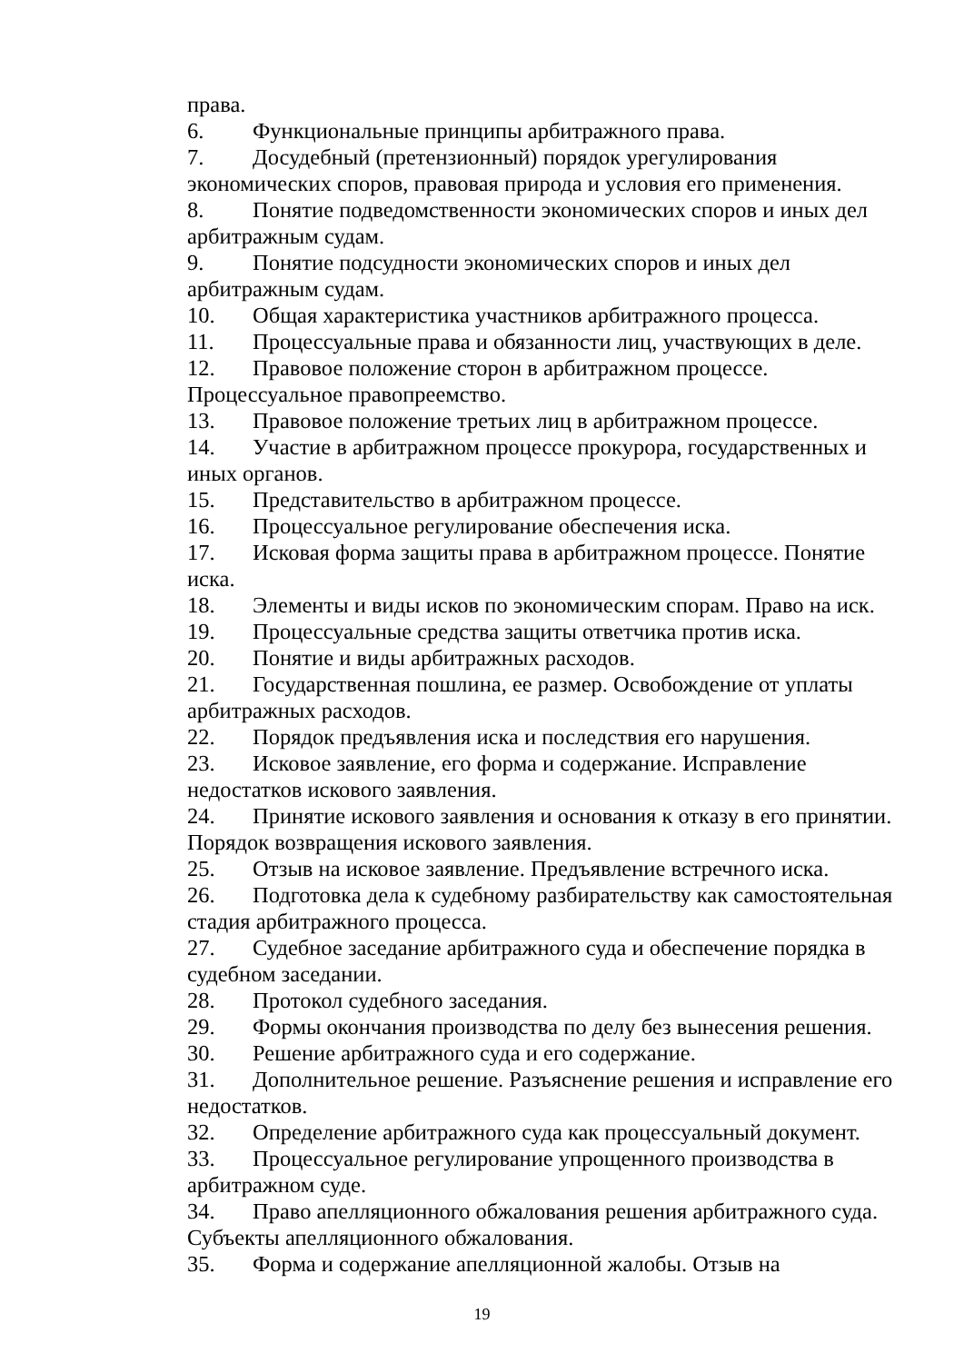права.
6. Функциональные принципы арбитражного права.
7. Досудебный (претензионный) порядок урегулирования экономических споров, правовая природа и условия его применения.
8. Понятие подведомственности экономических споров и иных дел арбитражным судам.
9. Понятие подсудности экономических споров и иных дел арбитражным судам.
10. Общая характеристика участников арбитражного процесса.
11. Процессуальные права и обязанности лиц, участвующих в деле.
12. Правовое положение сторон в арбитражном процессе. Процессуальное правопреемство.
13. Правовое положение третьих лиц в арбитражном процессе.
14. Участие в арбитражном процессе прокурора, государственных и иных органов.
15. Представительство в арбитражном процессе.
16. Процессуальное регулирование обеспечения иска.
17. Исковая форма защиты права в арбитражном процессе. Понятие иска.
18. Элементы и виды исков по экономическим спорам. Право на иск.
19. Процессуальные средства защиты ответчика против иска.
20. Понятие и виды арбитражных расходов.
21. Государственная пошлина, ее размер. Освобождение от уплаты арбитражных расходов.
22. Порядок предъявления иска и последствия его нарушения.
23. Исковое заявление, его форма и содержание. Исправление недостатков искового заявления.
24. Принятие искового заявления и основания к отказу в его принятии. Порядок возвращения искового заявления.
25. Отзыв на исковое заявление. Предъявление встречного иска.
26. Подготовка дела к судебному разбирательству как самостоятельная стадия арбитражного процесса.
27. Судебное заседание арбитражного суда и обеспечение порядка в судебном заседании.
28. Протокол судебного заседания.
29. Формы окончания производства по делу без вынесения решения.
30. Решение арбитражного суда и его содержание.
31. Дополнительное решение. Разъяснение решения и исправление его недостатков.
32. Определение арбитражного суда как процессуальный документ.
33. Процессуальное регулирование упрощенного производства в арбитражном суде.
34. Право апелляционного обжалования решения арбитражного суда. Субъекты апелляционного обжалования.
35. Форма и содержание апелляционной жалобы. Отзыв на
19